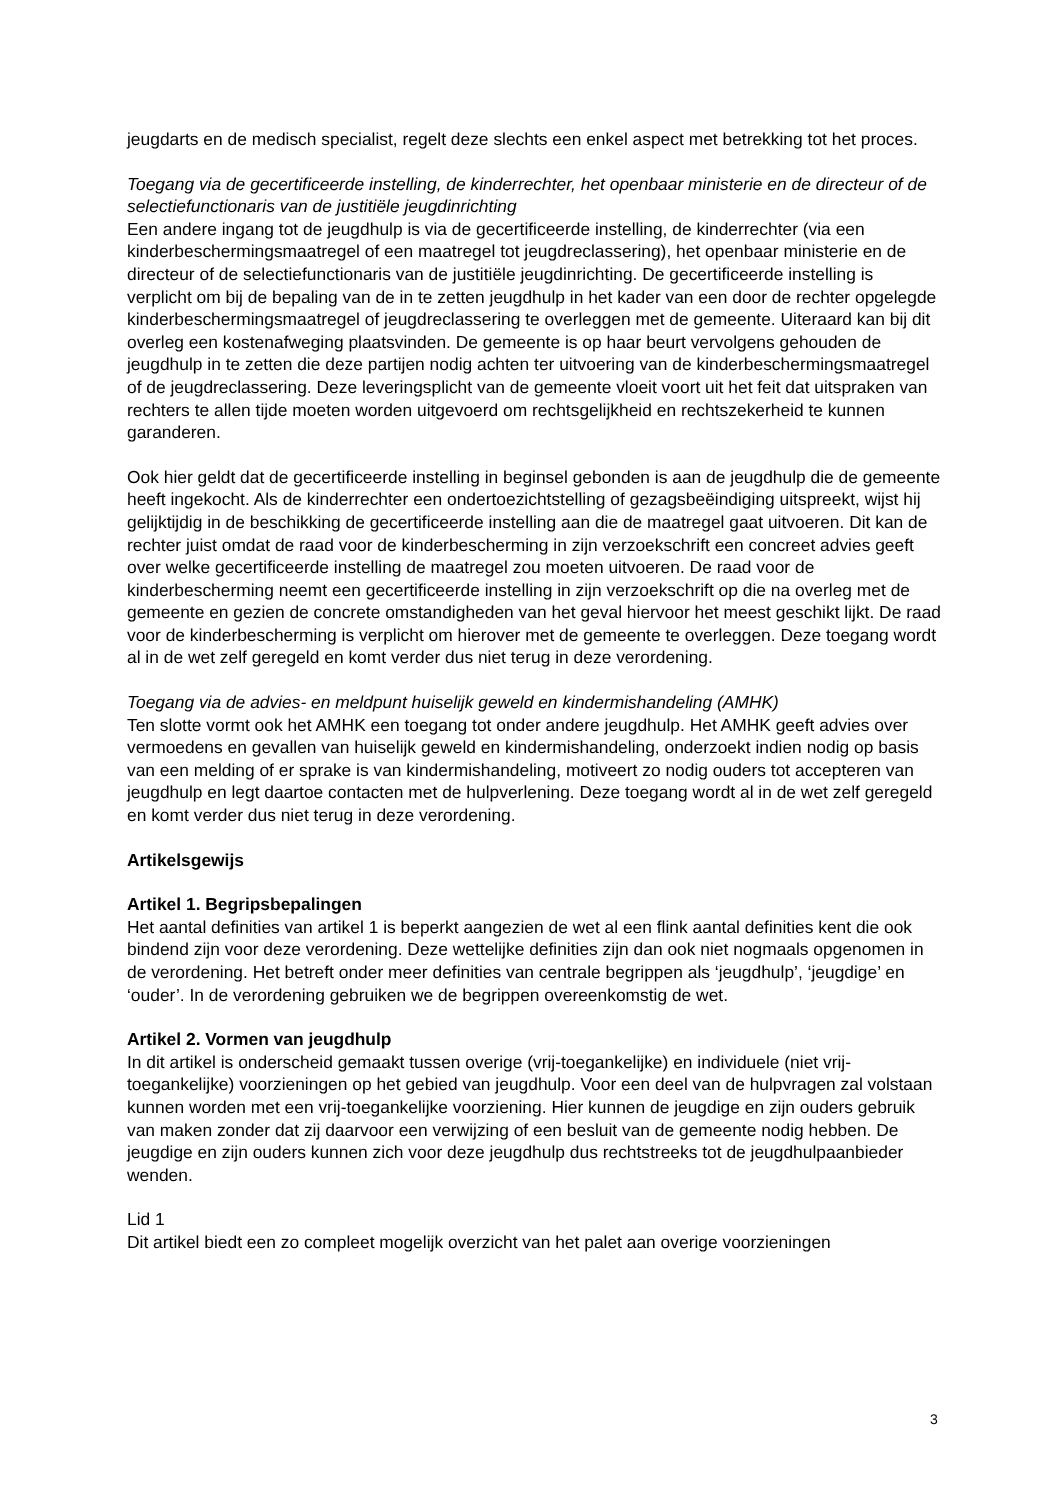jeugdarts en de medisch specialist, regelt deze slechts een enkel aspect met betrekking tot het proces.
Toegang via de gecertificeerde instelling, de kinderrechter, het openbaar ministerie en de directeur of de selectiefunctionaris van de justitiële jeugdinrichting
Een andere ingang tot de jeugdhulp is via de gecertificeerde instelling, de kinderrechter (via een kinderbeschermingsmaatregel of een maatregel tot jeugdreclassering), het openbaar ministerie en de directeur of de selectiefunctionaris van de justitiële jeugdinrichting. De gecertificeerde instelling is verplicht om bij de bepaling van de in te zetten jeugdhulp in het kader van een door de rechter opgelegde kinderbeschermingsmaatregel of jeugdreclassering te overleggen met de gemeente. Uiteraard kan bij dit overleg een kostenafweging plaatsvinden. De gemeente is op haar beurt vervolgens gehouden de jeugdhulp in te zetten die deze partijen nodig achten ter uitvoering van de kinderbeschermingsmaatregel of de jeugdreclassering. Deze leveringsplicht van de gemeente vloeit voort uit het feit dat uitspraken van rechters te allen tijde moeten worden uitgevoerd om rechtsgelijkheid en rechtszekerheid te kunnen garanderen.
Ook hier geldt dat de gecertificeerde instelling in beginsel gebonden is aan de jeugdhulp die de gemeente heeft ingekocht. Als de kinderrechter een ondertoezichtstelling of gezagsbeëindiging uitspreekt, wijst hij gelijktijdig in de beschikking de gecertificeerde instelling aan die de maatregel gaat uitvoeren. Dit kan de rechter juist omdat de raad voor de kinderbescherming in zijn verzoekschrift een concreet advies geeft over welke gecertificeerde instelling de maatregel zou moeten uitvoeren. De raad voor de kinderbescherming neemt een gecertificeerde instelling in zijn verzoekschrift op die na overleg met de gemeente en gezien de concrete omstandigheden van het geval hiervoor het meest geschikt lijkt. De raad voor de kinderbescherming is verplicht om hierover met de gemeente te overleggen. Deze toegang wordt al in de wet zelf geregeld en komt verder dus niet terug in deze verordening.
Toegang via de advies- en meldpunt huiselijk geweld en kindermishandeling (AMHK)
Ten slotte vormt ook het AMHK een toegang tot onder andere jeugdhulp. Het AMHK geeft advies over vermoedens en gevallen van huiselijk geweld en kindermishandeling, onderzoekt indien nodig op basis van een melding of er sprake is van kindermishandeling, motiveert zo nodig ouders tot accepteren van jeugdhulp en legt daartoe contacten met de hulpverlening. Deze toegang wordt al in de wet zelf geregeld en komt verder dus niet terug in deze verordening.
Artikelsgewijs
Artikel 1. Begripsbepalingen
Het aantal definities van artikel 1 is beperkt aangezien de wet al een flink aantal definities kent die ook bindend zijn voor deze verordening. Deze wettelijke definities zijn dan ook niet nogmaals opgenomen in de verordening. Het betreft onder meer definities van centrale begrippen als ‘jeugdhulp’, ‘jeugdige’ en ‘ouder’. In de verordening gebruiken we de begrippen overeenkomstig de wet.
Artikel 2. Vormen van jeugdhulp
In dit artikel is onderscheid gemaakt tussen overige (vrij-toegankelijke) en individuele (niet vrij-toegankelijke) voorzieningen op het gebied van jeugdhulp. Voor een deel van de hulpvragen zal volstaan kunnen worden met een vrij-toegankelijke voorziening. Hier kunnen de jeugdige en zijn ouders gebruik van maken zonder dat zij daarvoor een verwijzing of een besluit van de gemeente nodig hebben. De jeugdige en zijn ouders kunnen zich voor deze jeugdhulp dus rechtstreeks tot de jeugdhulpaanbieder wenden.
Lid 1
Dit artikel biedt een zo compleet mogelijk overzicht van het palet aan overige voorzieningen
3